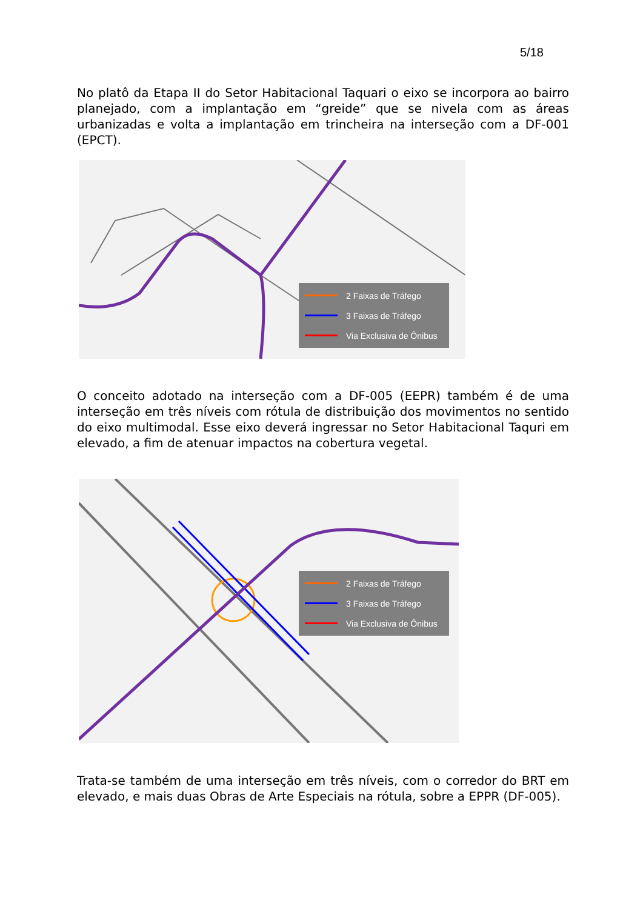5/18
No platô da Etapa II do Setor Habitacional Taquari o eixo se incorpora ao bairro planejado, com a implantação em “greide” que se nivela com as áreas urbanizadas e volta a implantação em trincheira na interseção com a DF-001 (EPCT).
2 Faixas de Tráfego
3 Faixas de Tráfego
Via Exclusiva de Ônibus
O conceito adotado na interseção com a DF-005 (EEPR) também é de uma interseção em três níveis com rótula de distribuição dos movimentos no sentido do eixo multimodal. Esse eixo deverá ingressar no Setor Habitacional Taquri em elevado, a fim de atenuar impactos na cobertura vegetal.
2 Faixas de Tráfego
3 Faixas de Tráfego
Via Exclusiva de Ônibus
Trata-se também de uma interseção em três níveis, com o corredor do BRT em elevado, e mais duas Obras de Arte Especiais na rótula, sobre a EPPR (DF-005).